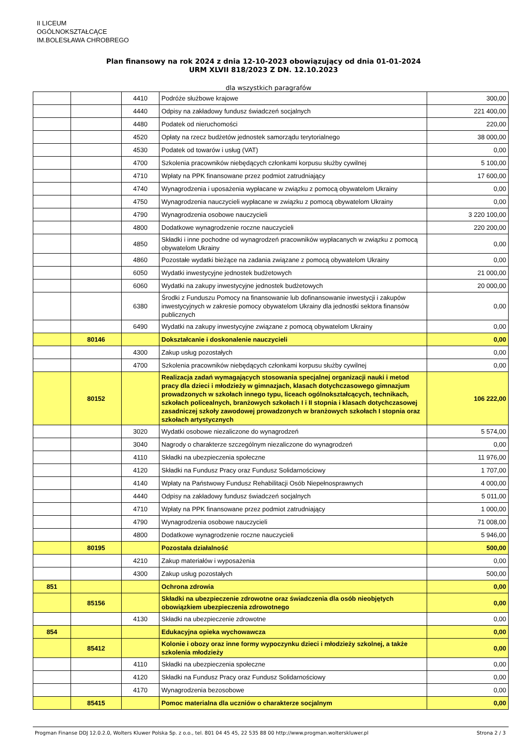II LICEUM
OGÓLNOKSZTAŁCĄCE
IM.BOLESŁAWA CHROBREGO
Plan finansowy na rok 2024 z dnia 12-10-2023 obowiązujący od dnia 01-01-2024
URM XLVII 818/2023 Z DN. 12.10.2023
dla wszystkich paragrafów
| | | 4410 | Podróże służbowe krajowe | 300,00 |
| | | 4440 | Odpisy na zakładowy fundusz świadczeń socjalnych | 221 400,00 |
| | | 4480 | Podatek od nieruchomości | 220,00 |
| | | 4520 | Opłaty na rzecz budżetów jednostek samorządu terytorialnego | 38 000,00 |
| | | 4530 | Podatek od towarów i usług (VAT) | 0,00 |
| | | 4700 | Szkolenia pracowników niebędących członkami korpusu służby cywilnej | 5 100,00 |
| | | 4710 | Wpłaty na PPK finansowane przez podmiot zatrudniający | 17 600,00 |
| | | 4740 | Wynagrodzenia i uposażenia wypłacane w związku z pomocą obywatelom Ukrainy | 0,00 |
| | | 4750 | Wynagrodzenia nauczycieli wypłacane w związku z pomocą obywatelom Ukrainy | 0,00 |
| | | 4790 | Wynagrodzenia osobowe nauczycieli | 3 220 100,00 |
| | | 4800 | Dodatkowe wynagrodzenie roczne nauczycieli | 220 200,00 |
| | | 4850 | Składki i inne pochodne od wynagrodzeń pracowników wypłacanych w związku z pomocą obywatelom Ukrainy | 0,00 |
| | | 4860 | Pozostałe wydatki bieżące na zadania związane z pomocą obywatelom Ukrainy | 0,00 |
| | | 6050 | Wydatki inwestycyjne jednostek budżetowych | 21 000,00 |
| | | 6060 | Wydatki na zakupy inwestycyjne jednostek budżetowych | 20 000,00 |
| | | 6380 | Środki z Funduszu Pomocy na finansowanie lub dofinansowanie inwestycji i zakupów inwestycyjnych w zakresie pomocy obywatelom Ukrainy dla jednostki sektora finansów publicznych | 0,00 |
| | | 6490 | Wydatki na zakupy inwestycyjne związane z pomocą obywatelom Ukrainy | 0,00 |
| | 80146 | | Dokształcanie i doskonalenie nauczycieli | 0,00 |
| | | 4300 | Zakup usług pozostałych | 0,00 |
| | | 4700 | Szkolenia pracowników niebędących członkami korpusu służby cywilnej | 0,00 |
| | 80152 | | Realizacja zadań wymagających stosowania specjalnej organizacji nauki i metod pracy dla dzieci i młodzieży w gimnazjach, klasach dotychczasowego gimnazjum prowadzonych w szkołach innego typu, liceach ogólnokształcących, technikach, szkołach policealnych, branżowych szkołach I i II stopnia i klasach dotychczasowej zasadniczej szkoły zawodowej prowadzonych w branżowych szkołach I stopnia oraz szkołach artystycznych | 106 222,00 |
| | | 3020 | Wydatki osobowe niezaliczone do wynagrodzeń | 5 574,00 |
| | | 3040 | Nagrody o charakterze szczególnym niezaliczone do wynagrodzeń | 0,00 |
| | | 4110 | Składki na ubezpieczenia społeczne | 11 976,00 |
| | | 4120 | Składki na Fundusz Pracy oraz Fundusz Solidarnościowy | 1 707,00 |
| | | 4140 | Wpłaty na Państwowy Fundusz Rehabilitacji Osób Niepełnosprawnych | 4 000,00 |
| | | 4440 | Odpisy na zakładowy fundusz świadczeń socjalnych | 5 011,00 |
| | | 4710 | Wpłaty na PPK finansowane przez podmiot zatrudniający | 1 000,00 |
| | | 4790 | Wynagrodzenia osobowe nauczycieli | 71 008,00 |
| | | 4800 | Dodatkowe wynagrodzenie roczne nauczycieli | 5 946,00 |
| | 80195 | | Pozostała działalność | 500,00 |
| | | 4210 | Zakup materiałów i wyposażenia | 0,00 |
| | | 4300 | Zakup usług pozostałych | 500,00 |
| 851 | | | Ochrona zdrowia | 0,00 |
| | 85156 | | Składki na ubezpieczenie zdrowotne oraz świadczenia dla osób nieobjętych obowiązkiem ubezpieczenia zdrowotnego | 0,00 |
| | | 4130 | Składki na ubezpieczenie zdrowotne | 0,00 |
| 854 | | | Edukacyjna opieka wychowawcza | 0,00 |
| | 85412 | | Kolonie i obozy oraz inne formy wypoczynku dzieci i młodzieży szkolnej, a także szkolenia młodzieży | 0,00 |
| | | 4110 | Składki na ubezpieczenia społeczne | 0,00 |
| | | 4120 | Składki na Fundusz Pracy oraz Fundusz Solidarnościowy | 0,00 |
| | | 4170 | Wynagrodzenia bezosobowe | 0,00 |
| | 85415 | | Pomoc materialna dla uczniów o charakterze socjalnym | 0,00 |
Progman Finanse DDJ 12.0.2.0, Wolters Kluwer Polska Sp. z o.o., tel. 801 04 45 45, 22 535 88 00 http://www.progman.wolterskluwer.pl Strona 2 / 3